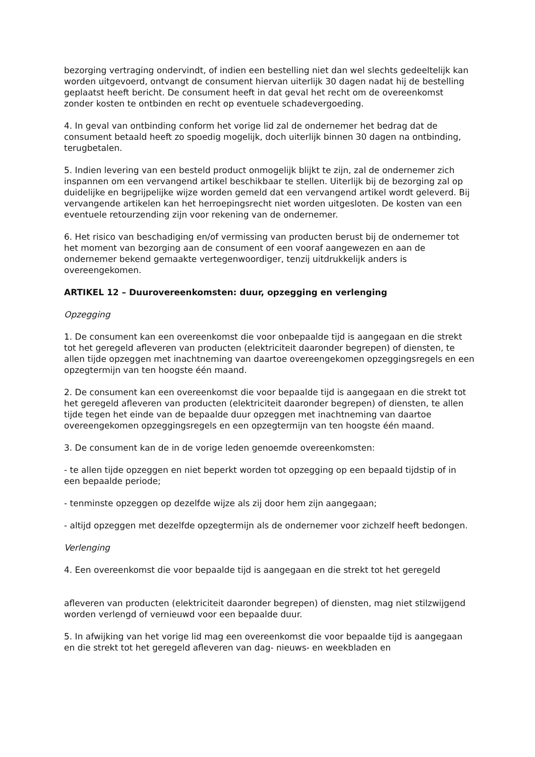bezorging vertraging ondervindt, of indien een bestelling niet dan wel slechts gedeeltelijk kan worden uitgevoerd, ontvangt de consument hiervan uiterlijk 30 dagen nadat hij de bestelling geplaatst heeft bericht. De consument heeft in dat geval het recht om de overeenkomst zonder kosten te ontbinden en recht op eventuele schadevergoeding.
4. In geval van ontbinding conform het vorige lid zal de ondernemer het bedrag dat de consument betaald heeft zo spoedig mogelijk, doch uiterlijk binnen 30 dagen na ontbinding, terugbetalen.
5. Indien levering van een besteld product onmogelijk blijkt te zijn, zal de ondernemer zich inspannen om een vervangend artikel beschikbaar te stellen. Uiterlijk bij de bezorging zal op duidelijke en begrijpelijke wijze worden gemeld dat een vervangend artikel wordt geleverd. Bij vervangende artikelen kan het herroepingsrecht niet worden uitgesloten. De kosten van een eventuele retourzending zijn voor rekening van de ondernemer.
6. Het risico van beschadiging en/of vermissing van producten berust bij de ondernemer tot het moment van bezorging aan de consument of een vooraf aangewezen en aan de ondernemer bekend gemaakte vertegenwoordiger, tenzij uitdrukkelijk anders is overeengekomen.
ARTIKEL 12 – Duurovereenkomsten: duur, opzegging en verlenging
Opzegging
1. De consument kan een overeenkomst die voor onbepaalde tijd is aangegaan en die strekt tot het geregeld afleveren van producten (elektriciteit daaronder begrepen) of diensten, te allen tijde opzeggen met inachtneming van daartoe overeengekomen opzeggingsregels en een opzegtermijn van ten hoogste één maand.
2. De consument kan een overeenkomst die voor bepaalde tijd is aangegaan en die strekt tot het geregeld afleveren van producten (elektriciteit daaronder begrepen) of diensten, te allen tijde tegen het einde van de bepaalde duur opzeggen met inachtneming van daartoe overeengekomen opzeggingsregels en een opzegtermijn van ten hoogste één maand.
3. De consument kan de in de vorige leden genoemde overeenkomsten:
- te allen tijde opzeggen en niet beperkt worden tot opzegging op een bepaald tijdstip of in een bepaalde periode;
- tenminste opzeggen op dezelfde wijze als zij door hem zijn aangegaan;
- altijd opzeggen met dezelfde opzegtermijn als de ondernemer voor zichzelf heeft bedongen.
Verlenging
4. Een overeenkomst die voor bepaalde tijd is aangegaan en die strekt tot het geregeld
afleveren van producten (elektriciteit daaronder begrepen) of diensten, mag niet stilzwijgend worden verlengd of vernieuwd voor een bepaalde duur.
5. In afwijking van het vorige lid mag een overeenkomst die voor bepaalde tijd is aangegaan en die strekt tot het geregeld afleveren van dag- nieuws- en weekbladen en